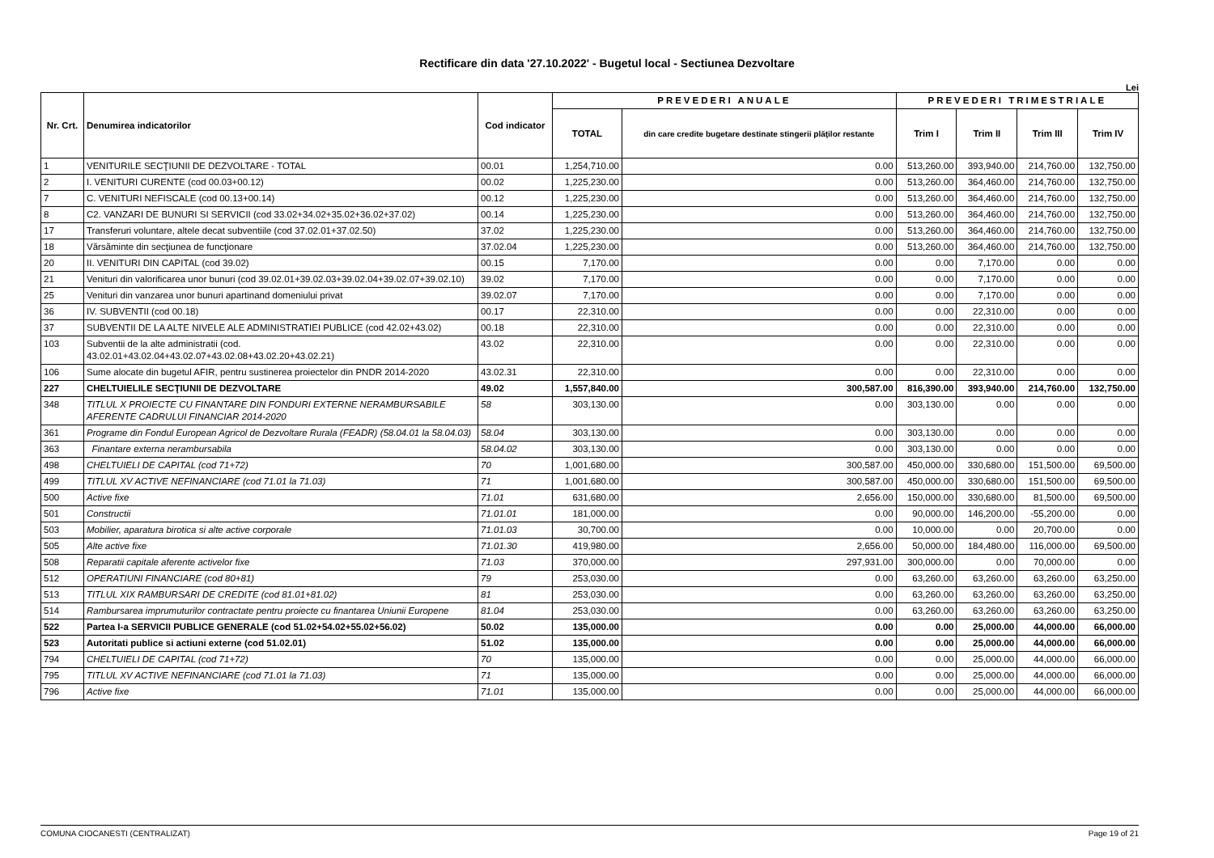Rectificare din data '27.10.2022' - Bugetul local - Sectiunea Dezvoltare
Lei
| Nr. Crt. | Denumirea indicatorilor | Cod indicator | PREVEDERI ANUALE | | PREVEDERI TRIMESTRIALE | | | |
| --- | --- | --- | --- | --- | --- | --- | --- | --- |
| | | | TOTAL | din care credite bugetare destinate stingerii plăţilor restante | Trim I | Trim II | Trim III | Trim IV |
| 1 | VENITURILE SECŢIUNII DE DEZVOLTARE - TOTAL | 00.01 | 1,254,710.00 | 0.00 | 513,260.00 | 393,940.00 | 214,760.00 | 132,750.00 |
| 2 | I. VENITURI CURENTE (cod 00.03+00.12) | 00.02 | 1,225,230.00 | 0.00 | 513,260.00 | 364,460.00 | 214,760.00 | 132,750.00 |
| 7 | C. VENITURI NEFISCALE (cod 00.13+00.14) | 00.12 | 1,225,230.00 | 0.00 | 513,260.00 | 364,460.00 | 214,760.00 | 132,750.00 |
| 8 | C2. VANZARI DE BUNURI SI SERVICII (cod 33.02+34.02+35.02+36.02+37.02) | 00.14 | 1,225,230.00 | 0.00 | 513,260.00 | 364,460.00 | 214,760.00 | 132,750.00 |
| 17 | Transferuri voluntare, altele decat subventiile (cod 37.02.01+37.02.50) | 37.02 | 1,225,230.00 | 0.00 | 513,260.00 | 364,460.00 | 214,760.00 | 132,750.00 |
| 18 | Vărsăminte din secţiunea de funcţionare | 37.02.04 | 1,225,230.00 | 0.00 | 513,260.00 | 364,460.00 | 214,760.00 | 132,750.00 |
| 20 | II. VENITURI DIN CAPITAL (cod 39.02) | 00.15 | 7,170.00 | 0.00 | 0.00 | 7,170.00 | 0.00 | 0.00 |
| 21 | Venituri din valorificarea unor bunuri (cod 39.02.01+39.02.03+39.02.04+39.02.07+39.02.10) | 39.02 | 7,170.00 | 0.00 | 0.00 | 7,170.00 | 0.00 | 0.00 |
| 25 | Venituri din vanzarea unor bunuri apartinand domeniului privat | 39.02.07 | 7,170.00 | 0.00 | 0.00 | 7,170.00 | 0.00 | 0.00 |
| 36 | IV. SUBVENTII (cod 00.18) | 00.17 | 22,310.00 | 0.00 | 0.00 | 22,310.00 | 0.00 | 0.00 |
| 37 | SUBVENTII DE LA ALTE NIVELE ALE ADMINISTRATIEI PUBLICE (cod 42.02+43.02) | 00.18 | 22,310.00 | 0.00 | 0.00 | 22,310.00 | 0.00 | 0.00 |
| 103 | Subventii de la alte administratii (cod. 43.02.01+43.02.04+43.02.07+43.02.08+43.02.20+43.02.21) | 43.02 | 22,310.00 | 0.00 | 0.00 | 22,310.00 | 0.00 | 0.00 |
| 106 | Sume alocate din bugetul AFIR, pentru sustinerea proiectelor din PNDR 2014-2020 | 43.02.31 | 22,310.00 | 0.00 | 0.00 | 22,310.00 | 0.00 | 0.00 |
| 227 | CHELTUIELILE SECŢIUNII DE DEZVOLTARE | 49.02 | 1,557,840.00 | 300,587.00 | 816,390.00 | 393,940.00 | 214,760.00 | 132,750.00 |
| 348 | TITLUL X PROIECTE CU FINANTARE DIN FONDURI EXTERNE NERAMBURSABILE AFERENTE CADRULUI FINANCIAR 2014-2020 | 58 | 303,130.00 | 0.00 | 303,130.00 | 0.00 | 0.00 | 0.00 |
| 361 | Programe din Fondul European Agricol de Dezvoltare Rurala (FEADR) (58.04.01 la 58.04.03) | 58.04 | 303,130.00 | 0.00 | 303,130.00 | 0.00 | 0.00 | 0.00 |
| 363 | Finantare externa nerambursabila | 58.04.02 | 303,130.00 | 0.00 | 303,130.00 | 0.00 | 0.00 | 0.00 |
| 498 | CHELTUIELI DE CAPITAL (cod 71+72) | 70 | 1,001,680.00 | 300,587.00 | 450,000.00 | 330,680.00 | 151,500.00 | 69,500.00 |
| 499 | TITLUL XV ACTIVE NEFINANCIARE (cod 71.01 la 71.03) | 71 | 1,001,680.00 | 300,587.00 | 450,000.00 | 330,680.00 | 151,500.00 | 69,500.00 |
| 500 | Active fixe | 71.01 | 631,680.00 | 2,656.00 | 150,000.00 | 330,680.00 | 81,500.00 | 69,500.00 |
| 501 | Constructii | 71.01.01 | 181,000.00 | 0.00 | 90,000.00 | 146,200.00 | -55,200.00 | 0.00 |
| 503 | Mobilier, aparatura birotica si alte active corporale | 71.01.03 | 30,700.00 | 0.00 | 10,000.00 | 0.00 | 20,700.00 | 0.00 |
| 505 | Alte active fixe | 71.01.30 | 419,980.00 | 2,656.00 | 50,000.00 | 184,480.00 | 116,000.00 | 69,500.00 |
| 508 | Reparatii capitale aferente activelor fixe | 71.03 | 370,000.00 | 297,931.00 | 300,000.00 | 0.00 | 70,000.00 | 0.00 |
| 512 | OPERATIUNI FINANCIARE (cod 80+81) | 79 | 253,030.00 | 0.00 | 63,260.00 | 63,260.00 | 63,260.00 | 63,250.00 |
| 513 | TITLUL XIX RAMBURSARI DE CREDITE (cod 81.01+81.02) | 81 | 253,030.00 | 0.00 | 63,260.00 | 63,260.00 | 63,260.00 | 63,250.00 |
| 514 | Rambursarea imprumuturilor contractate pentru proiecte cu finantarea Uniunii Europene | 81.04 | 253,030.00 | 0.00 | 63,260.00 | 63,260.00 | 63,260.00 | 63,250.00 |
| 522 | Partea I-a SERVICII PUBLICE GENERALE (cod 51.02+54.02+55.02+56.02) | 50.02 | 135,000.00 | 0.00 | 0.00 | 25,000.00 | 44,000.00 | 66,000.00 |
| 523 | Autoritati publice si actiuni externe (cod 51.02.01) | 51.02 | 135,000.00 | 0.00 | 0.00 | 25,000.00 | 44,000.00 | 66,000.00 |
| 794 | CHELTUIELI DE CAPITAL (cod 71+72) | 70 | 135,000.00 | 0.00 | 0.00 | 25,000.00 | 44,000.00 | 66,000.00 |
| 795 | TITLUL XV ACTIVE NEFINANCIARE (cod 71.01 la 71.03) | 71 | 135,000.00 | 0.00 | 0.00 | 25,000.00 | 44,000.00 | 66,000.00 |
| 796 | Active fixe | 71.01 | 135,000.00 | 0.00 | 0.00 | 25,000.00 | 44,000.00 | 66,000.00 |
COMUNA CIOCANESTI (CENTRALIZAT) Page 19 of 21